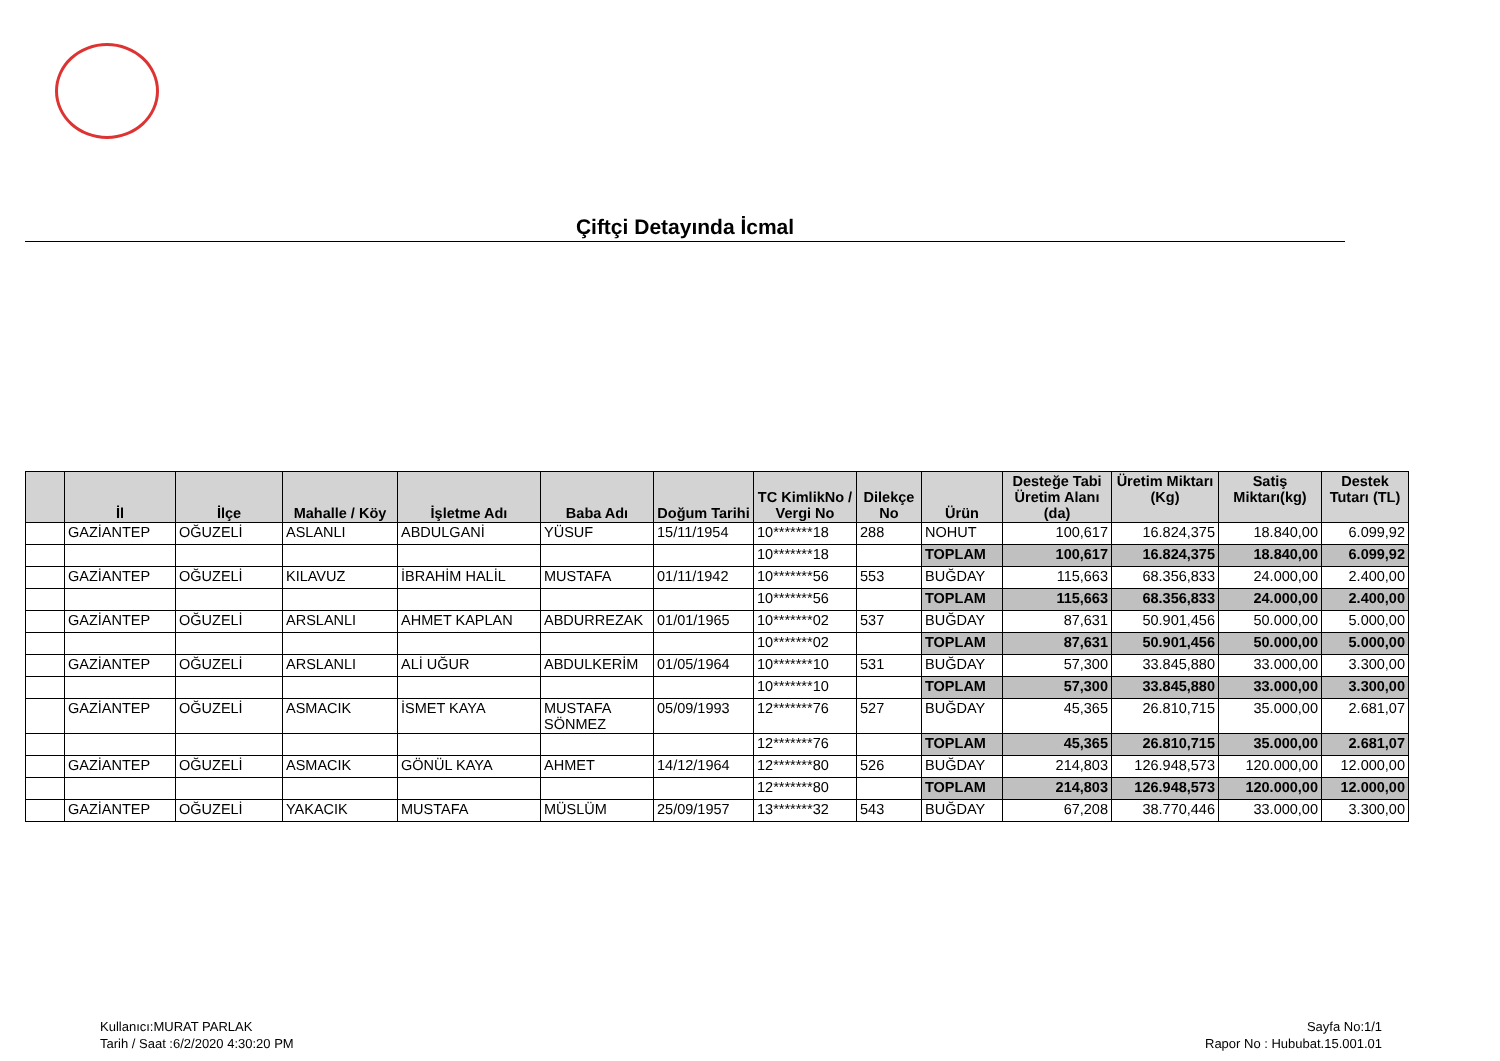Çiftçi Detayında İcmal
| | İl | İlçe | Mahalle / Köy | İşletme Adı | Baba Adı | Doğum Tarihi | TC KimlikNo / Vergi No | Dilekçe No | Ürün | Desteğe Tabi Üretim Alanı (da) | Üretim Miktarı (Kg) | Satiş Miktarı(kg) | Destek Tutarı (TL) |
| --- | --- | --- | --- | --- | --- | --- | --- | --- | --- | --- | --- | --- | --- |
| | GAZİANTEP | OĞUZELİ | ASLANLI | ABDULGANİ | YÜSUF | 15/11/1954 | 10*******18 | 288 | NOHUT | 100,617 | 16.824,375 | 18.840,00 | 6.099,92 |
| | | | | | | | 10*******18 | | TOPLAM | 100,617 | 16.824,375 | 18.840,00 | 6.099,92 |
| | GAZİANTEP | OĞUZELİ | KILAVUZ | İBRAHİM HALİL | MUSTAFA | 01/11/1942 | 10*******56 | 553 | BUĞDAY | 115,663 | 68.356,833 | 24.000,00 | 2.400,00 |
| | | | | | | | 10*******56 | | TOPLAM | 115,663 | 68.356,833 | 24.000,00 | 2.400,00 |
| | GAZİANTEP | OĞUZELİ | ARSLANLI | AHMET KAPLAN | ABDURREZAK | 01/01/1965 | 10*******02 | 537 | BUĞDAY | 87,631 | 50.901,456 | 50.000,00 | 5.000,00 |
| | | | | | | | 10*******02 | | TOPLAM | 87,631 | 50.901,456 | 50.000,00 | 5.000,00 |
| | GAZİANTEP | OĞUZELİ | ARSLANLI | ALİ UĞUR | ABDULKERİM | 01/05/1964 | 10*******10 | 531 | BUĞDAY | 57,300 | 33.845,880 | 33.000,00 | 3.300,00 |
| | | | | | | | 10*******10 | | TOPLAM | 57,300 | 33.845,880 | 33.000,00 | 3.300,00 |
| | GAZİANTEP | OĞUZELİ | ASMACIK | İSMET KAYA | MUSTAFA SÖNMEZ | 05/09/1993 | 12*******76 | 527 | BUĞDAY | 45,365 | 26.810,715 | 35.000,00 | 2.681,07 |
| | | | | | | | 12*******76 | | TOPLAM | 45,365 | 26.810,715 | 35.000,00 | 2.681,07 |
| | GAZİANTEP | OĞUZELİ | ASMACIK | GÖNÜL KAYA | AHMET | 14/12/1964 | 12*******80 | 526 | BUĞDAY | 214,803 | 126.948,573 | 120.000,00 | 12.000,00 |
| | | | | | | | 12*******80 | | TOPLAM | 214,803 | 126.948,573 | 120.000,00 | 12.000,00 |
| | GAZİANTEP | OĞUZELİ | YAKACIK | MUSTAFA | MÜSLÜM | 25/09/1957 | 13*******32 | 543 | BUĞDAY | 67,208 | 38.770,446 | 33.000,00 | 3.300,00 |
Kullanıcı:MURAT PARLAK
Tarih / Saat :6/2/2020 4:30:20 PM
Sayfa No:1/1
Rapor No : Hububat.15.001.01